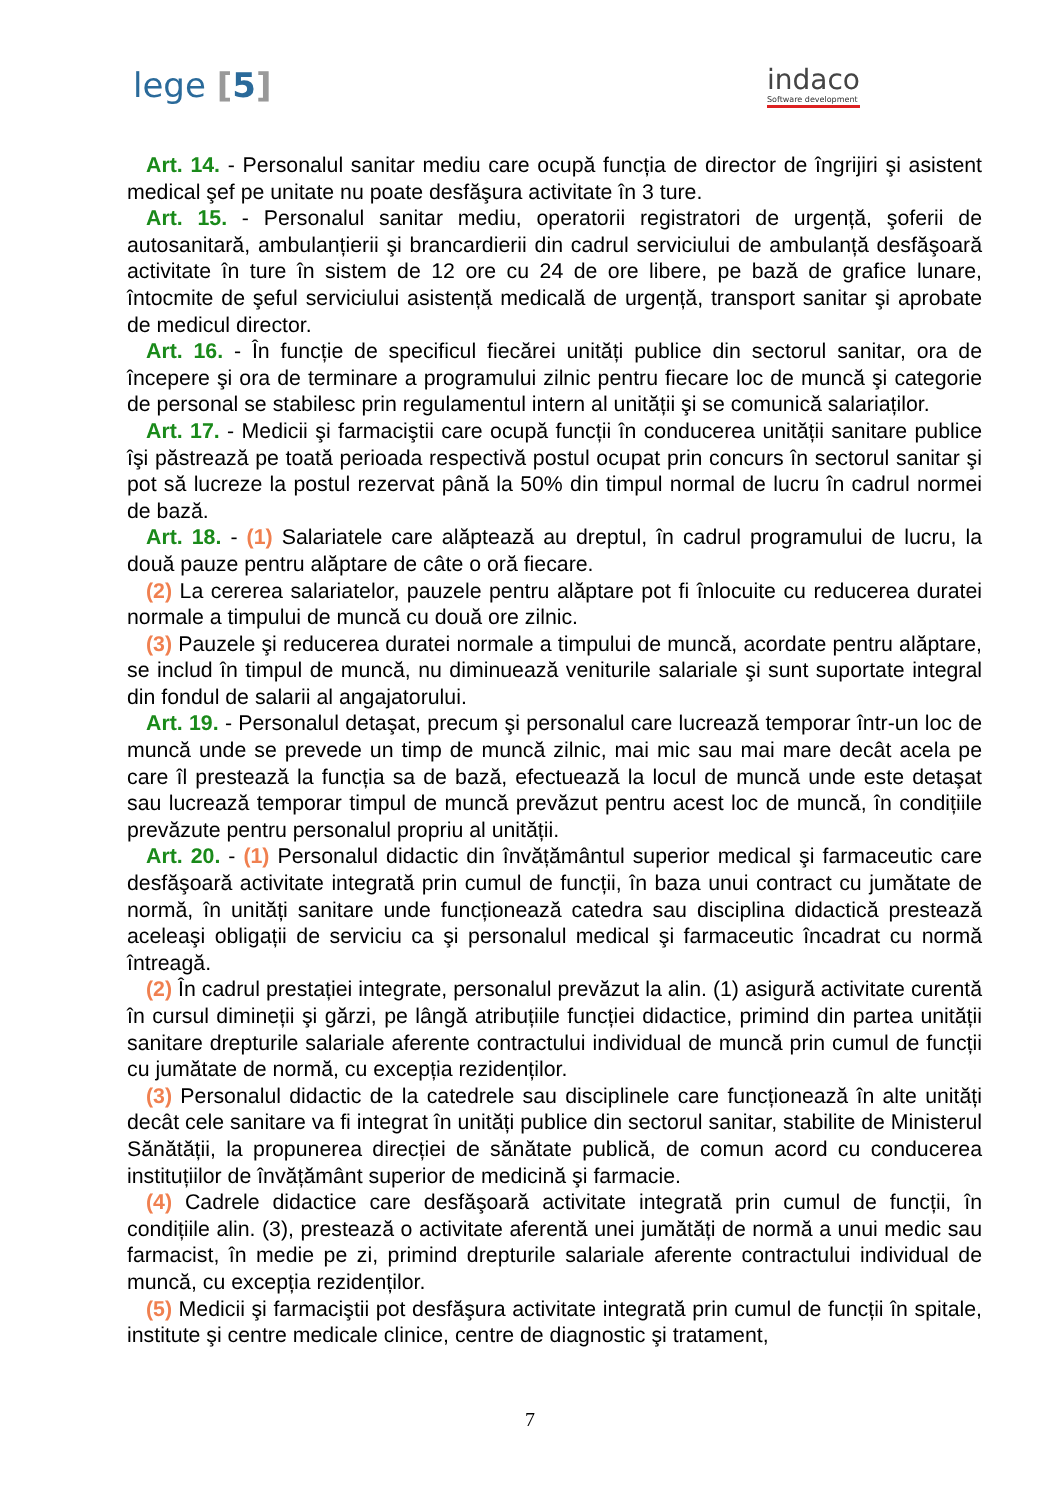lege [5]
indaco
Software development
Art. 14. - Personalul sanitar mediu care ocupă funcția de director de îngrijiri şi asistent medical şef pe unitate nu poate desfăşura activitate în 3 ture.
Art. 15. - Personalul sanitar mediu, operatorii registratori de urgență, şoferii de autosanitară, ambulanțierii şi brancardierii din cadrul serviciului de ambulanță desfăşoară activitate în ture în sistem de 12 ore cu 24 de ore libere, pe bază de grafice lunare, întocmite de şeful serviciului asistență medicală de urgență, transport sanitar şi aprobate de medicul director.
Art. 16. - În funcție de specificul fiecărei unități publice din sectorul sanitar, ora de începere şi ora de terminare a programului zilnic pentru fiecare loc de muncă şi categorie de personal se stabilesc prin regulamentul intern al unității şi se comunică salariaților.
Art. 17. - Medicii şi farmaciştii care ocupă funcții în conducerea unității sanitare publice îşi păstrează pe toată perioada respectivă postul ocupat prin concurs în sectorul sanitar şi pot să lucreze la postul rezervat până la 50% din timpul normal de lucru în cadrul normei de bază.
Art. 18. - (1) Salariatele care alăptează au dreptul, în cadrul programului de lucru, la două pauze pentru alăptare de câte o oră fiecare.
(2) La cererea salariatelor, pauzele pentru alăptare pot fi înlocuite cu reducerea duratei normale a timpului de muncă cu două ore zilnic.
(3) Pauzele şi reducerea duratei normale a timpului de muncă, acordate pentru alăptare, se includ în timpul de muncă, nu diminuează veniturile salariale şi sunt suportate integral din fondul de salarii al angajatorului.
Art. 19. - Personalul detaşat, precum şi personalul care lucrează temporar într-un loc de muncă unde se prevede un timp de muncă zilnic, mai mic sau mai mare decât acela pe care îl prestează la funcția sa de bază, efectuează la locul de muncă unde este detaşat sau lucrează temporar timpul de muncă prevăzut pentru acest loc de muncă, în condițiile prevăzute pentru personalul propriu al unității.
Art. 20. - (1) Personalul didactic din învățământul superior medical şi farmaceutic care desfăşoară activitate integrată prin cumul de funcții, în baza unui contract cu jumătate de normă, în unități sanitare unde funcționează catedra sau disciplina didactică prestează aceleaşi obligații de serviciu ca şi personalul medical şi farmaceutic încadrat cu normă întreagă.
(2) În cadrul prestației integrate, personalul prevăzut la alin. (1) asigură activitate curentă în cursul dimineții şi gărzi, pe lângă atribuțiile funcției didactice, primind din partea unității sanitare drepturile salariale aferente contractului individual de muncă prin cumul de funcții cu jumătate de normă, cu excepția rezidenților.
(3) Personalul didactic de la catedrele sau disciplinele care funcționează în alte unități decât cele sanitare va fi integrat în unități publice din sectorul sanitar, stabilite de Ministerul Sănătății, la propunerea direcției de sănătate publică, de comun acord cu conducerea instituțiilor de învățământ superior de medicină şi farmacie.
(4) Cadrele didactice care desfăşoară activitate integrată prin cumul de funcții, în condițiile alin. (3), prestează o activitate aferentă unei jumătăți de normă a unui medic sau farmacist, în medie pe zi, primind drepturile salariale aferente contractului individual de muncă, cu excepția rezidenților.
(5) Medicii şi farmaciştii pot desfăşura activitate integrată prin cumul de funcții în spitale, institute şi centre medicale clinice, centre de diagnostic şi tratament,
7